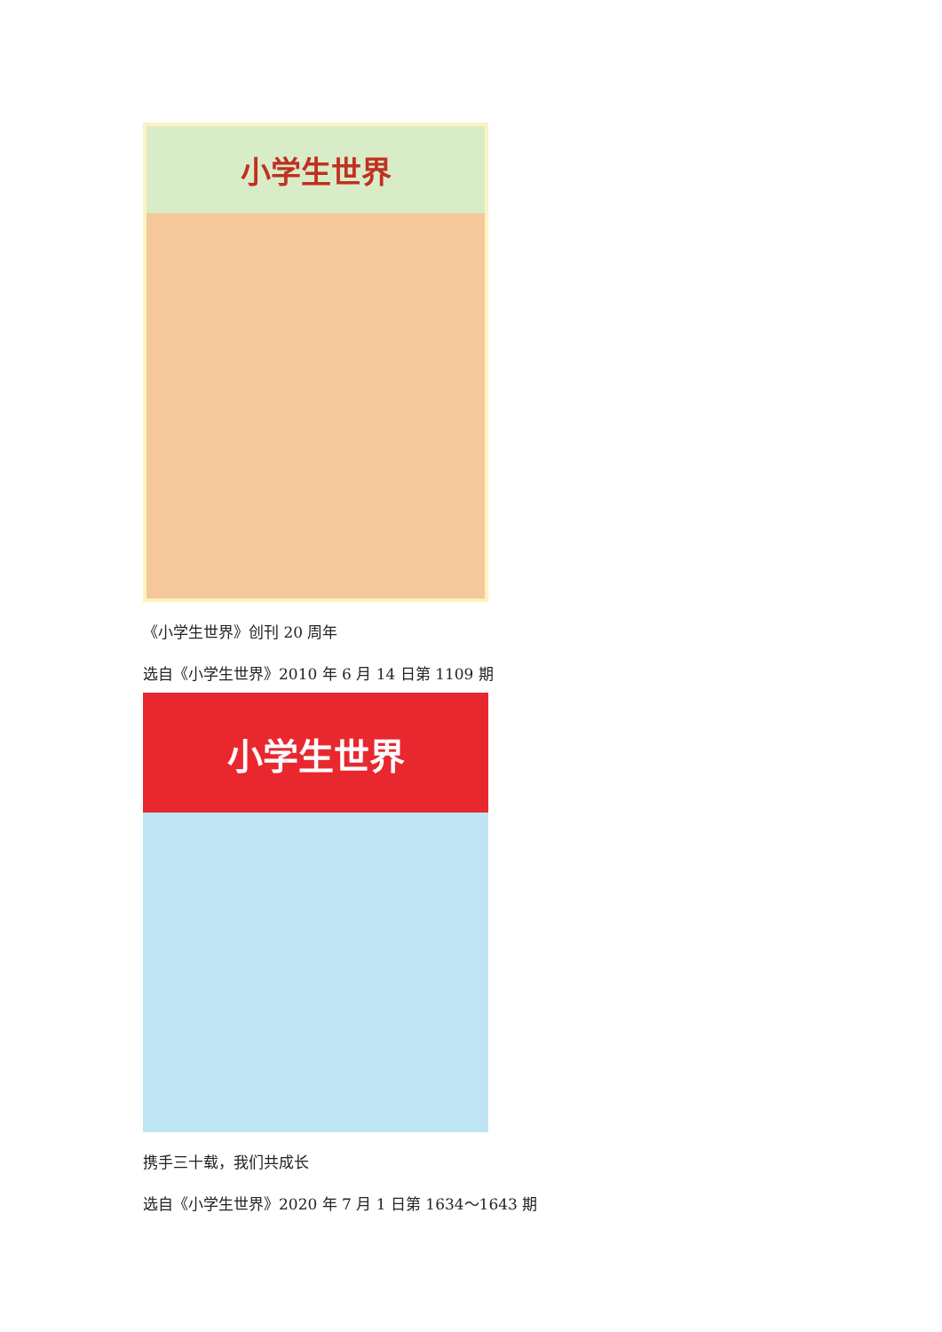小学生世界
《小学生世界》创刊 20 周年
选自《小学生世界》2010 年 6 月 14 日第 1109 期
小学生世界
携手三十载，我们共成长
选自《小学生世界》2020 年 7 月 1 日第 1634～1643 期